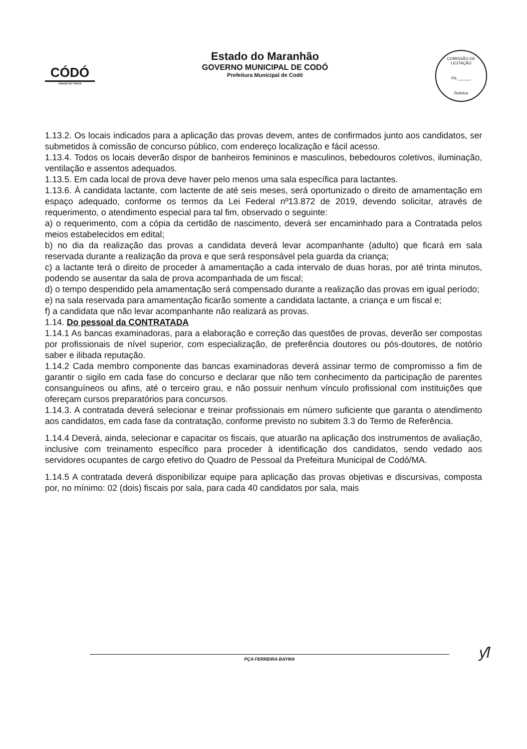CÓDÓ
CIDADE DE TODOS
Estado do Maranhão
GOVERNO MUNICIPAL DE CODÓ
Prefeitura Municipal de Codó
COMISSÃO DE LICITAÇÃO
Fls.______
Rubrica
1.13.2. Os locais indicados para a aplicação das provas devem, antes de confirmados junto aos candidatos, ser submetidos à comissão de concurso público, com endereço localização e fácil acesso.
1.13.4. Todos os locais deverão dispor de banheiros femininos e masculinos, bebedouros coletivos, iluminação, ventilação e assentos adequados.
1.13.5. Em cada local de prova deve haver pelo menos uma sala específica para lactantes.
1.13.6. À candidata lactante, com lactente de até seis meses, será oportunizado o direito de amamentação em espaço adequado, conforme os termos da Lei Federal nº13.872 de 2019, devendo solicitar, através de requerimento, o atendimento especial para tal fim, observado o seguinte:
a) o requerimento, com a cópia da certidão de nascimento, deverá ser encaminhado para a Contratada pelos meios estabelecidos em edital;
b) no dia da realização das provas a candidata deverá levar acompanhante (adulto) que ficará em sala reservada durante a realização da prova e que será responsável pela guarda da criança;
c) a lactante terá o direito de proceder à amamentação a cada intervalo de duas horas, por até trinta minutos, podendo se ausentar da sala de prova acompanhada de um fiscal;
d) o tempo despendido pela amamentação será compensado durante a realização das provas em igual período;
e) na sala reservada para amamentação ficarão somente a candidata lactante, a criança e um fiscal e;
f) a candidata que não levar acompanhante não realizará as provas.
1.14. Do pessoal da CONTRATADA
1.14.1 As bancas examinadoras, para a elaboração e correção das questões de provas, deverão ser compostas por profissionais de nível superior, com especialização, de preferência doutores ou pós-doutores, de notório saber e ilibada reputação.
1.14.2 Cada membro componente das bancas examinadoras deverá assinar termo de compromisso a fim de garantir o sigilo em cada fase do concurso e declarar que não tem conhecimento da participação de parentes consanguíneos ou afins, até o terceiro grau, e não possuir nenhum vínculo profissional com instituições que ofereçam cursos preparatórios para concursos.
1.14.3. A contratada deverá selecionar e treinar profissionais em número suficiente que garanta o atendimento aos candidatos, em cada fase da contratação, conforme previsto no subitem 3.3 do Termo de Referência.
1.14.4 Deverá, ainda, selecionar e capacitar os fiscais, que atuarão na aplicação dos instrumentos de avaliação, inclusive com treinamento específico para proceder à identificação dos candidatos, sendo vedado aos servidores ocupantes de cargo efetivo do Quadro de Pessoal da Prefeitura Municipal de Codó/MA.
1.14.5 A contratada deverá disponibilizar equipe para aplicação das provas objetivas e discursivas, composta por, no mínimo: 02 (dois) fiscais por sala, para cada 40 candidatos por sala, mais
PÇA FERREIRA BAYMA ƴl